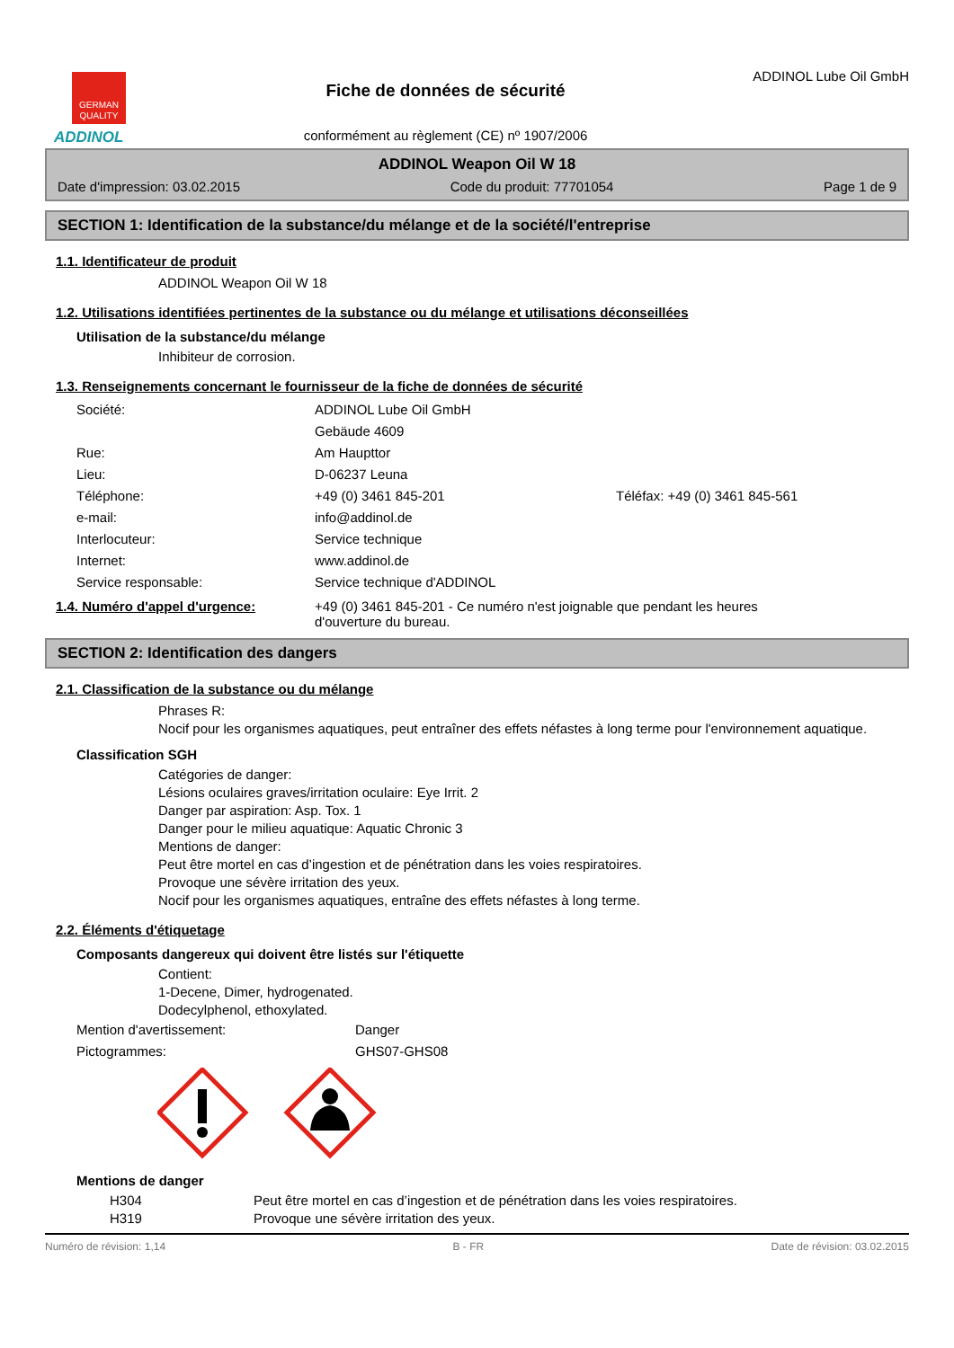GERMAN
QUALITY
ADDINOL
Fiche de données de sécurité
conformément au règlement (CE) nº 1907/2006
ADDINOL Lube Oil GmbH
ADDINOL Weapon Oil W 18
Date d'impression: 03.02.2015 Code du produit: 77701054 Page 1 de 9
SECTION 1: Identification de la substance/du mélange et de la société/l'entreprise
1.1. Identificateur de produit
ADDINOL Weapon Oil W 18
1.2. Utilisations identifiées pertinentes de la substance ou du mélange et utilisations déconseillées
Utilisation de la substance/du mélange
Inhibiteur de corrosion.
1.3. Renseignements concernant le fournisseur de la fiche de données de sécurité
Société: ADDINOL Lube Oil GmbH
Gebäude 4609
Rue: Am Haupttor
Lieu: D-06237 Leuna
Téléphone: +49 (0) 3461 845-201 Téléfax: +49 (0) 3461 845-561
e-mail: info@addinol.de
Interlocuteur: Service technique
Internet: www.addinol.de
Service responsable: Service technique d'ADDINOL
1.4. Numéro d'appel d'urgence: +49 (0) 3461 845-201 - Ce numéro n'est joignable que pendant les heures d'ouverture du bureau.
SECTION 2: Identification des dangers
2.1. Classification de la substance ou du mélange
Phrases R:
Nocif pour les organismes aquatiques, peut entraîner des effets néfastes à long terme pour l'environnement aquatique.
Classification SGH
Catégories de danger:
Lésions oculaires graves/irritation oculaire: Eye Irrit. 2
Danger par aspiration: Asp. Tox. 1
Danger pour le milieu aquatique: Aquatic Chronic 3
Mentions de danger:
Peut être mortel en cas d’ingestion et de pénétration dans les voies respiratoires.
Provoque une sévère irritation des yeux.
Nocif pour les organismes aquatiques, entraîne des effets néfastes à long terme.
2.2. Éléments d'étiquetage
Composants dangereux qui doivent être listés sur l'étiquette
Contient:
1-Decene, Dimer, hydrogenated.
Dodecylphenol, ethoxylated.
Mention d'avertissement: Danger
Pictogrammes: GHS07-GHS08
Mentions de danger
H304 Peut être mortel en cas d’ingestion et de pénétration dans les voies respiratoires.
H319 Provoque une sévère irritation des yeux.
Numéro de révision: 1,14 B - FR Date de révision: 03.02.2015